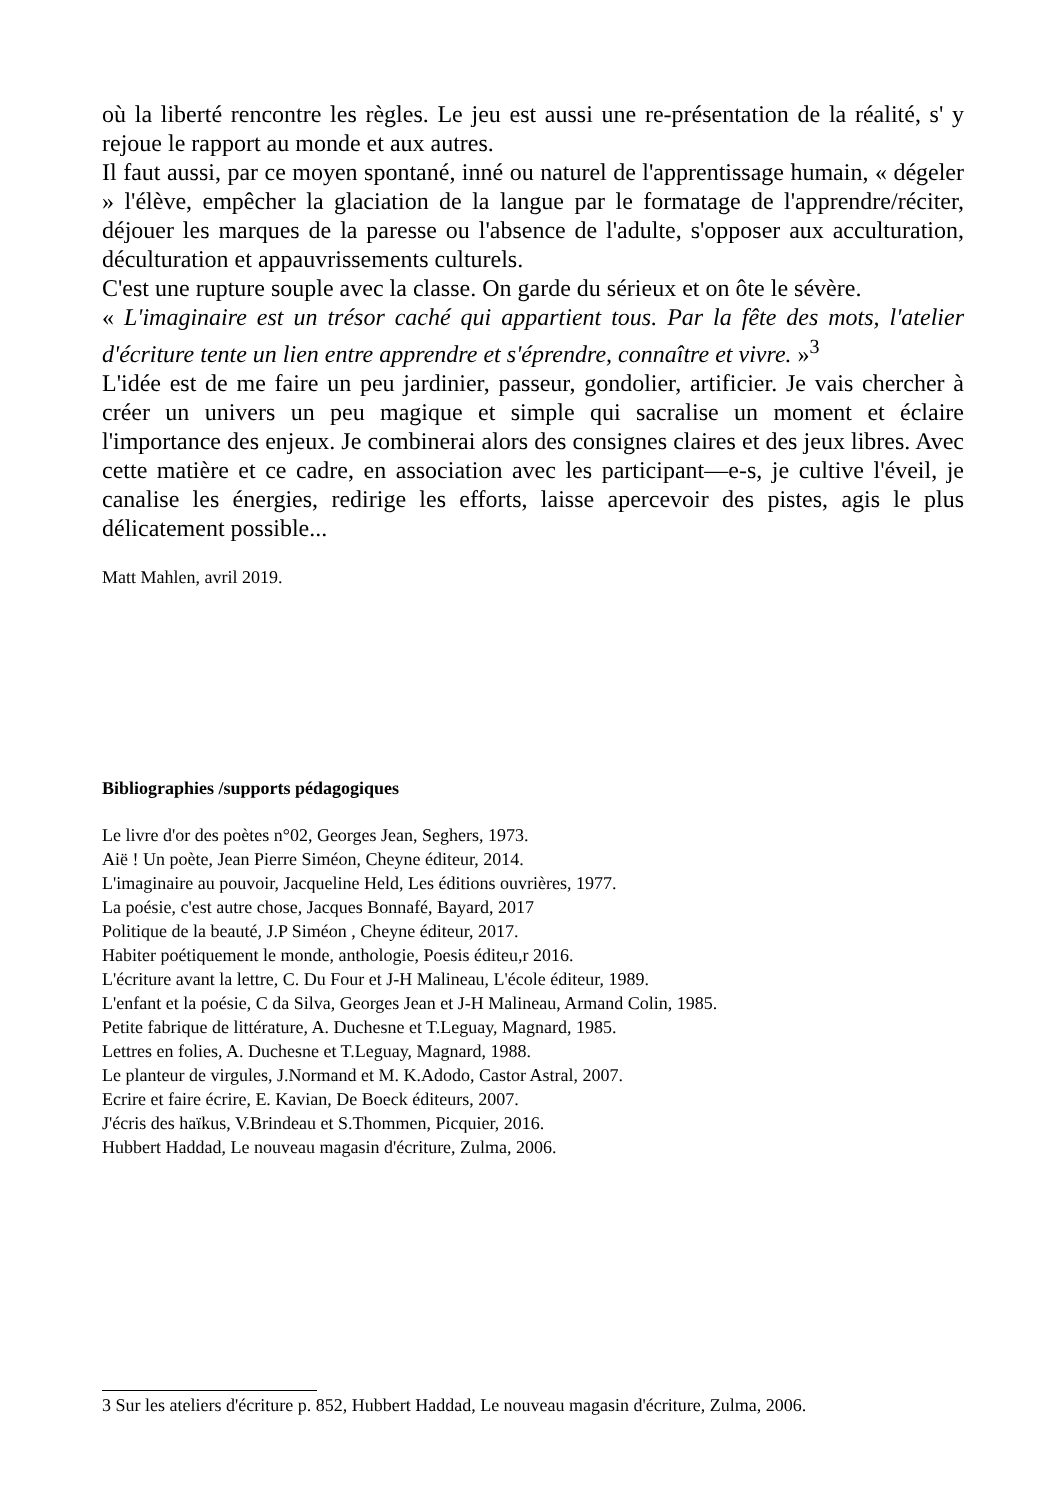où la liberté rencontre les règles. Le jeu est aussi une re-présentation de la réalité, s' y rejoue le rapport au monde et aux autres.
Il faut aussi, par ce moyen spontané, inné ou naturel de l'apprentissage humain, « dégeler » l'élève, empêcher la glaciation de la langue par le formatage de l'apprendre/réciter, déjouer les marques de la paresse ou l'absence de l'adulte, s'opposer aux acculturation, déculturation et appauvrissements culturels.
C'est une rupture souple avec la classe. On garde du sérieux et on ôte le sévère.
« L'imaginaire est un trésor caché qui appartient tous. Par la fête des mots, l'atelier d'écriture tente un lien entre apprendre et s'éprendre, connaître et vivre. »<sup>3</sup>
L'idée est de me faire un peu jardinier, passeur, gondolier, artificier. Je vais chercher à créer un univers un peu magique et simple qui sacralise un moment et éclaire l'importance des enjeux. Je combinerai alors des consignes claires et des jeux libres. Avec cette matière et ce cadre, en association avec les participant—e-s, je cultive l'éveil, je canalise les énergies, redirige les efforts, laisse apercevoir des pistes, agis le plus délicatement possible...
Matt Mahlen, avril 2019.
Bibliographies /supports pédagogiques
Le livre d'or des poètes n°02, Georges Jean, Seghers, 1973.
Aië ! Un poète, Jean Pierre Siméon, Cheyne éditeur, 2014.
L'imaginaire au pouvoir, Jacqueline Held, Les éditions ouvrières, 1977.
La poésie, c'est autre chose, Jacques Bonnafé, Bayard, 2017
Politique de la beauté, J.P Siméon , Cheyne éditeur, 2017.
Habiter poétiquement le monde, anthologie, Poesis éditeu,r 2016.
L'écriture avant la lettre, C. Du Four et J-H Malineau, L'école éditeur, 1989.
L'enfant et la poésie, C da Silva, Georges Jean et J-H Malineau, Armand Colin, 1985.
Petite fabrique de littérature, A. Duchesne et T.Leguay, Magnard, 1985.
Lettres en folies, A. Duchesne et T.Leguay, Magnard, 1988.
Le planteur de virgules, J.Normand et M. K.Adodo, Castor Astral, 2007.
Ecrire et faire écrire, E. Kavian, De Boeck éditeurs, 2007.
J'écris des haïkus, V.Brindeau et S.Thommen, Picquier, 2016.
Hubbert Haddad, Le nouveau magasin d'écriture, Zulma, 2006.
3 Sur les ateliers d'écriture p. 852, Hubbert Haddad, Le nouveau magasin d'écriture, Zulma, 2006.